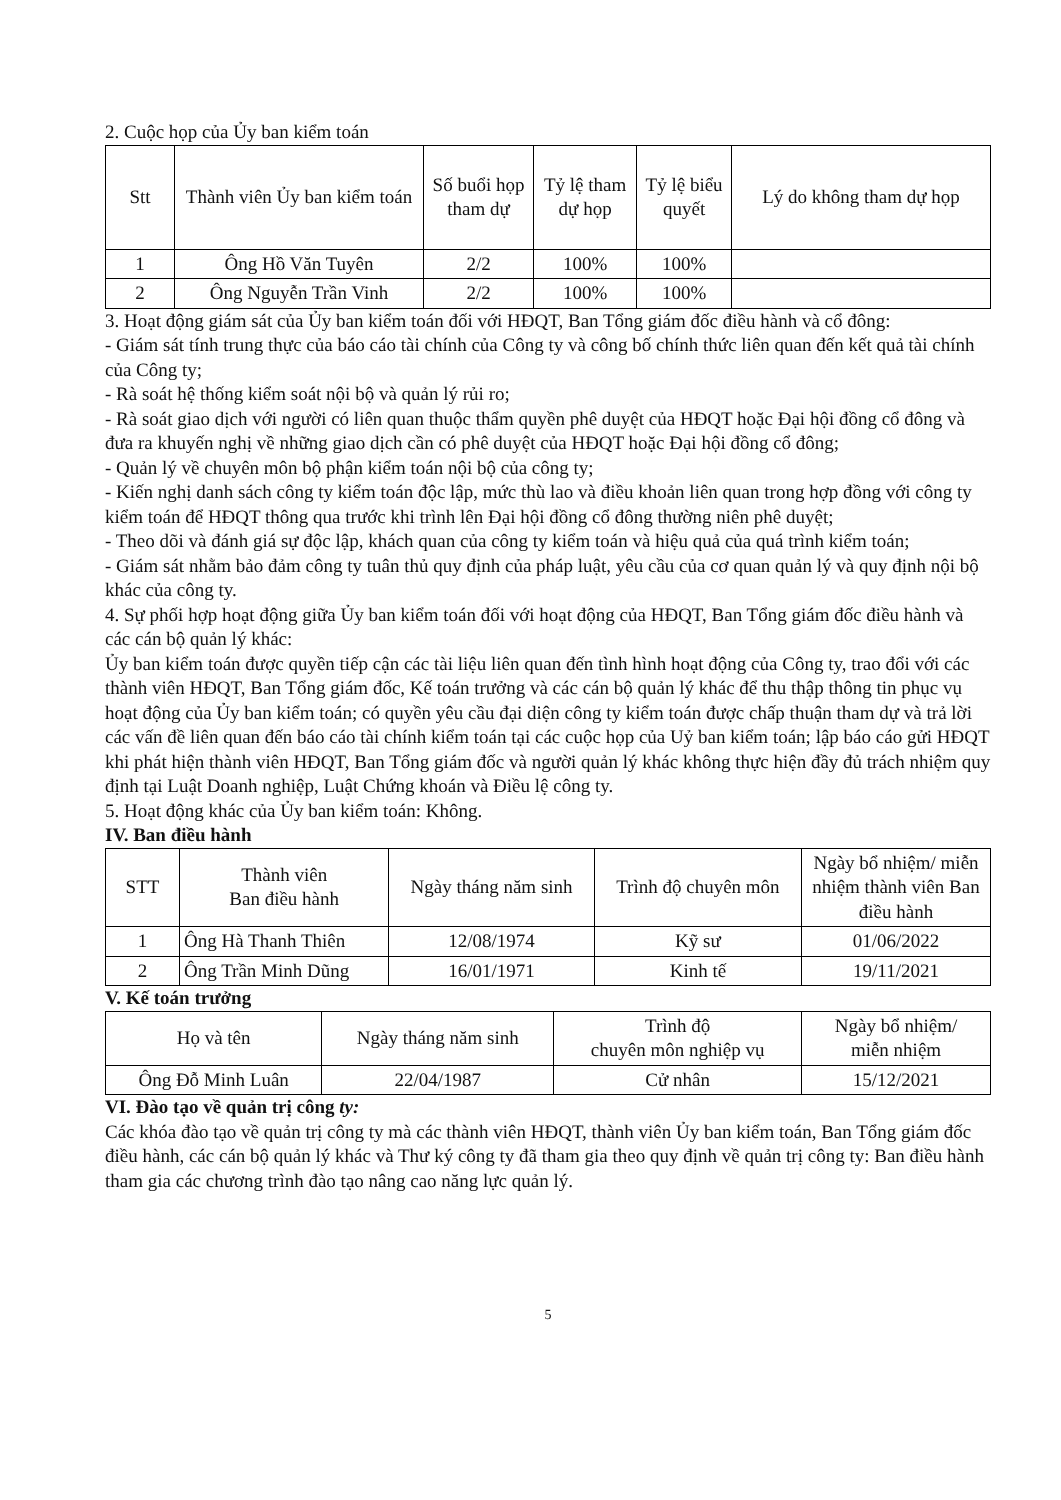2. Cuộc họp của Ủy ban kiểm toán
| Stt | Thành viên Ủy ban kiểm toán | Số buổi họp tham dự | Tỷ lệ tham dự họp | Tỷ lệ biểu quyết | Lý do không tham dự họp |
| --- | --- | --- | --- | --- | --- |
| 1 | Ông Hồ Văn Tuyên | 2/2 | 100% | 100% | |
| 2 | Ông Nguyễn Trần Vinh | 2/2 | 100% | 100% | |
3. Hoạt động giám sát của Ủy ban kiểm toán đối với HĐQT, Ban Tổng giám đốc điều hành và cổ đông:
- Giám sát tính trung thực của báo cáo tài chính của Công ty và công bố chính thức liên quan đến kết quả tài chính của Công ty;
- Rà soát hệ thống kiểm soát nội bộ và quản lý rủi ro;
- Rà soát giao dịch với người có liên quan thuộc thẩm quyền phê duyệt của HĐQT hoặc Đại hội đồng cổ đông và đưa ra khuyến nghị về những giao dịch cần có phê duyệt của HĐQT hoặc Đại hội đồng cổ đông;
- Quản lý về chuyên môn bộ phận kiểm toán nội bộ của công ty;
- Kiến nghị danh sách công ty kiểm toán độc lập, mức thù lao và điều khoản liên quan trong hợp đồng với công ty kiểm toán để HĐQT thông qua trước khi trình lên Đại hội đồng cổ đông thường niên phê duyệt;
- Theo dõi và đánh giá sự độc lập, khách quan của công ty kiểm toán và hiệu quả của quá trình kiểm toán;
- Giám sát nhằm bảo đảm công ty tuân thủ quy định của pháp luật, yêu cầu của cơ quan quản lý và quy định nội bộ khác của công ty.
4. Sự phối hợp hoạt động giữa Ủy ban kiểm toán đối với hoạt động của HĐQT, Ban Tổng giám đốc điều hành và các cán bộ quản lý khác:
Ủy ban kiểm toán được quyền tiếp cận các tài liệu liên quan đến tình hình hoạt động của Công ty, trao đổi với các thành viên HĐQT, Ban Tổng giám đốc, Kế toán trưởng và các cán bộ quản lý khác để thu thập thông tin phục vụ hoạt động của Ủy ban kiểm toán; có quyền yêu cầu đại diện công ty kiểm toán được chấp thuận tham dự và trả lời các vấn đề liên quan đến báo cáo tài chính kiểm toán tại các cuộc họp của Uỷ ban kiểm toán; lập báo cáo gửi HĐQT khi phát hiện thành viên HĐQT, Ban Tổng giám đốc và người quản lý khác không thực hiện đầy đủ trách nhiệm quy định tại Luật Doanh nghiệp, Luật Chứng khoán và Điều lệ công ty.
5. Hoạt động khác của Ủy ban kiểm toán: Không.
IV. Ban điều hành
| STT | Thành viên Ban điều hành | Ngày tháng năm sinh | Trình độ chuyên môn | Ngày bổ nhiệm/ miễn nhiệm thành viên Ban điều hành |
| --- | --- | --- | --- | --- |
| 1 | Ông Hà Thanh Thiên | 12/08/1974 | Kỹ sư | 01/06/2022 |
| 2 | Ông Trần Minh Dũng | 16/01/1971 | Kinh tế | 19/11/2021 |
V. Kế toán trưởng
| Họ và tên | Ngày tháng năm sinh | Trình độ chuyên môn nghiệp vụ | Ngày bổ nhiệm/ miễn nhiệm |
| --- | --- | --- | --- |
| Ông Đỗ Minh Luân | 22/04/1987 | Cử nhân | 15/12/2021 |
VI. Đào tạo về quản trị công ty:
Các khóa đào tạo về quản trị công ty mà các thành viên HĐQT, thành viên Ủy ban kiểm toán, Ban Tổng giám đốc điều hành, các cán bộ quản lý khác và Thư ký công ty đã tham gia theo quy định về quản trị công ty: Ban điều hành tham gia các chương trình đào tạo nâng cao năng lực quản lý.
5